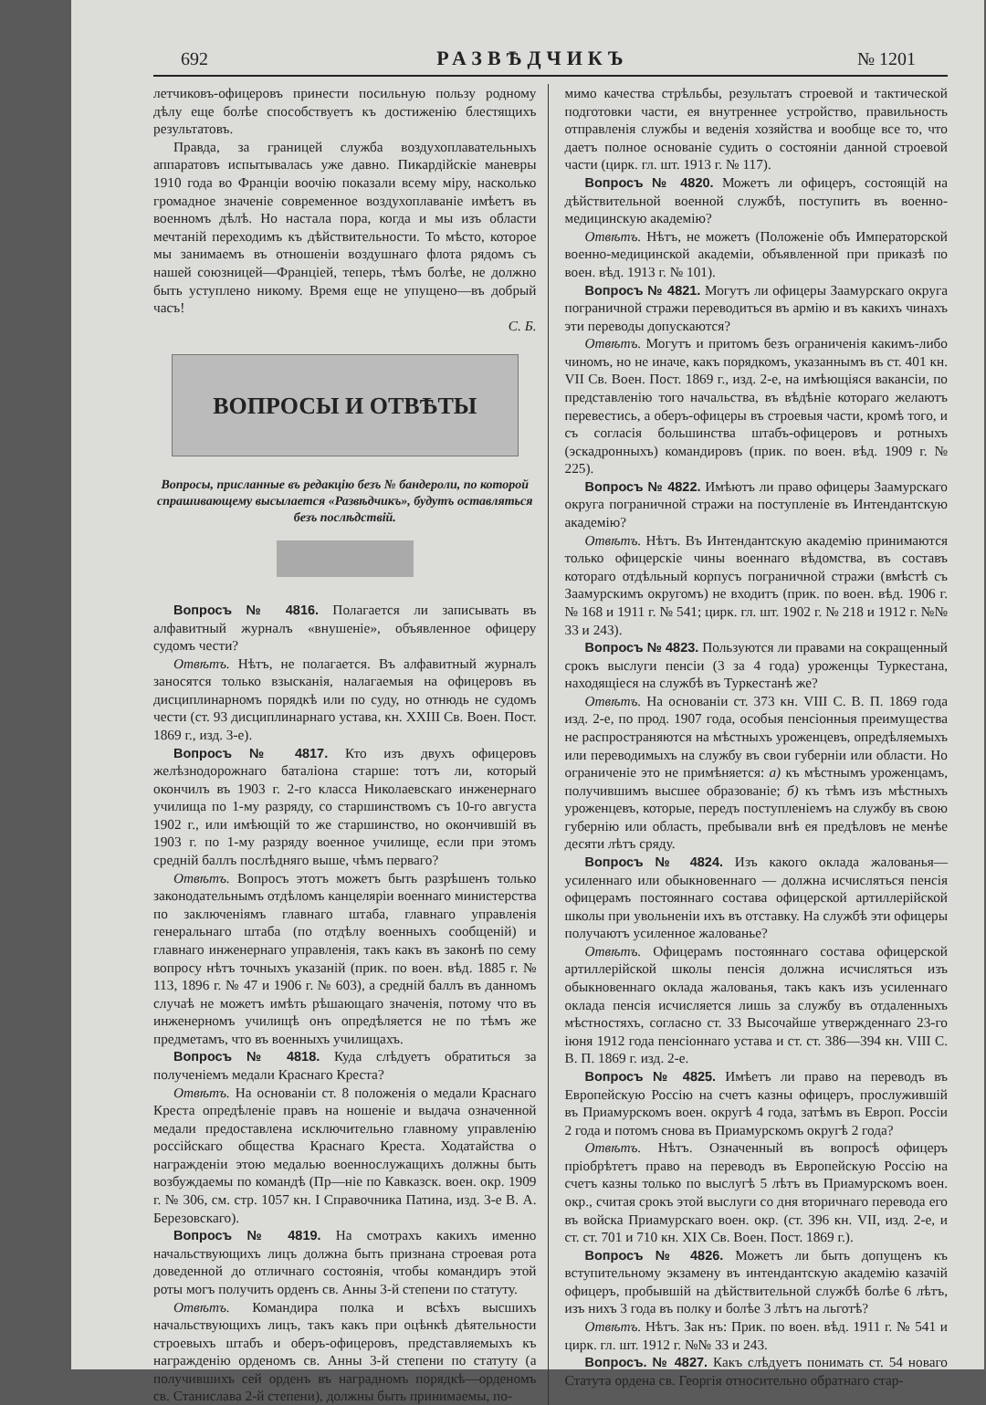692 РАЗВѢДЧИКЪ № 1201
летчиковъ-офицеровъ принести посильную пользу родному дѣлу еще болѣе способствуетъ къ достиженію блестящихъ результатовъ.
Правда, за границей служба воздухоплавательныхъ аппаратовъ испытывалась уже давно. Пикардійскіе маневры 1910 года во Франціи воочію показали всему міру, насколько громадное значеніе современное воздухоплаваніе имѣетъ въ военномъ дѣлѣ. Но настала пора, когда и мы изъ области мечтаній переходимъ къ дѣйствительности. То мѣсто, которое мы занимаемъ въ отношеніи воздушнаго флота рядомъ съ нашей союзницей—Франціей, теперь, тѣмъ болѣе, не должно быть уступлено никому. Время еще не упущено—въ добрый часъ!
С. Б.
ВОПРОСЫ И ОТВѢТЫ
Вопросы, присланные въ редакцію безъ № бандероли, по которой спрашивающему высылается «Развѣдчикъ», будутъ оставляться безъ послѣдствій.
Вопросъ № 4816. Полагается ли записывать въ алфавитный журналъ «внушеніе», объявленное офицеру судомъ чести?
Отвѣтъ. Нѣтъ, не полагается. Въ алфавитный журналъ заносятся только взысканія, налагаемыя на офицеровъ въ дисциплинарномъ порядкѣ или по суду, но отнюдь не судомъ чести (ст. 93 дисциплинарнаго устава, кн. XXIII Св. Воен. Пост. 1869 г., изд. 3-е).
Вопросъ № 4817. Кто изъ двухъ офицеровъ желѣзнодорожнаго баталіона старше: тотъ ли, который окончилъ въ 1903 г. 2-го класса Николаевскаго инженернаго училища по 1-му разряду, со старшинствомъ съ 10-го августа 1902 г., или имѣющій то же старшинство, но окончившій въ 1903 г. по 1-му разряду военное училище, если при этомъ средній баллъ послѣдняго выше, чѣмъ перваго?
Отвѣтъ. Вопросъ этотъ можетъ быть разрѣшенъ только законодательнымъ отдѣломъ канцеляріи военнаго министерства по заключеніямъ главнаго штаба, главнаго управленія генеральнаго штаба (по отдѣлу военныхъ сообщеній) и главнаго инженернаго управленія, такъ какъ въ законѣ по сему вопросу нѣтъ точныхъ указаній (прик. по воен. вѣд. 1885 г. № 113, 1896 г. № 47 и 1906 г. № 603), а средній баллъ въ данномъ случаѣ не можетъ имѣть рѣшающаго значенія, потому что въ инженерномъ училищѣ онъ опредѣляется не по тѣмъ же предметамъ, что въ военныхъ училищахъ.
Вопросъ № 4818. Куда слѣдуетъ обратиться за полученіемъ медали Краснаго Креста?
Отвѣтъ. На основаніи ст. 8 положенія о медали Краснаго Креста опредѣленіе правъ на ношеніе и выдача означенной медали предоставлена исключительно главному управленію россійскаго общества Краснаго Креста. Ходатайства о награжденіи этою медалью военнослужащихъ должны быть возбуждаемы по командѣ (Пр—ніе по Кавказск. воен. окр. 1909 г. № 306, см. стр. 1057 кн. I Справочника Патина, изд. 3-е В. А. Березовскаго).
Вопросъ № 4819. На смотрахъ какихъ именно начальствующихъ лицъ должна быть признана строевая рота доведенной до отличнаго состоянія, чтобы командиръ этой роты могъ получить орденъ св. Анны 3-й степени по статуту.
Отвѣтъ. Командира полка и всѣхъ высшихъ начальствующихъ лицъ, такъ какъ при оцѣнкѣ дѣятельности строевыхъ штабъ и оберъ-офицеровъ, представляемыхъ къ награжденію орденомъ св. Анны 3-й степени по статуту (а получившихъ сей орденъ въ наградномъ порядкѣ—орденомъ св. Станислава 2-й степени), должны быть принимаемы, по-
мимо качества стрѣльбы, результатъ строевой и тактической подготовки части, ея внутреннее устройство, правильность отправленія службы и веденія хозяйства и вообще все то, что даетъ полное основаніе судить о состояніи данной строевой части (цирк. гл. шт. 1913 г. № 117).
Вопросъ № 4820. Можетъ ли офицеръ, состоящій на дѣйствительной военной службѣ, поступить въ военно-медицинскую академію?
Отвѣтъ. Нѣтъ, не можетъ (Положеніе объ Императорской военно-медицинской академіи, объявленной при приказѣ по воен. вѣд. 1913 г. № 101).
Вопросъ № 4821. Могутъ ли офицеры Заамурскаго округа пограничной стражи переводиться въ армію и въ какихъ чинахъ эти переводы допускаются?
Отвѣтъ. Могутъ и притомъ безъ ограниченія какимъ-либо чиномъ, но не иначе, какъ порядкомъ, указаннымъ въ ст. 401 кн. VII Св. Воен. Пост. 1869 г., изд. 2-е, на имѣющіяся вакансіи, по представленію того начальства, въ вѣдѣніе котораго желаютъ перевестись, а оберъ-офицеры въ строевыя части, кромѣ того, и съ согласія большинства штабъ-офицеровъ и ротныхъ (эскадронныхъ) командировъ (прик. по воен. вѣд. 1909 г. № 225).
Вопросъ № 4822. Имѣютъ ли право офицеры Заамурскаго округа пограничной стражи на поступленіе въ Интендантскую академію?
Отвѣтъ. Нѣтъ. Въ Интендантскую академію принимаются только офицерскіе чины военнаго вѣдомства, въ составъ котораго отдѣльный корпусъ пограничной стражи (вмѣстѣ съ Заамурскимъ округомъ) не входитъ (прик. по воен. вѣд. 1906 г. № 168 и 1911 г. № 541; цирк. гл. шт. 1902 г. № 218 и 1912 г. №№ 33 и 243).
Вопросъ № 4823. Пользуются ли правами на сокращенный срокъ выслуги пенсіи (3 за 4 года) уроженцы Туркестана, находящіеся на службѣ въ Туркестанѣ же?
Отвѣтъ. На основаніи ст. 373 кн. VIII С. В. П. 1869 года изд. 2-е, по прод. 1907 года, особыя пенсіонныя преимущества не распространяются на мѣстныхъ уроженцевъ, опредѣляемыхъ или переводимыхъ на службу въ свои губерніи или области. Но ограниченіе это не примѣняется: а) къ мѣстнымъ уроженцамъ, получившимъ высшее образованіе; б) къ тѣмъ изъ мѣстныхъ уроженцевъ, которые, передъ поступленіемъ на службу въ свою губернію или область, пребывали внѣ ея предѣловъ не менѣе десяти лѣтъ сряду.
Вопросъ № 4824. Изъ какого оклада жалованья—усиленнаго или обыкновеннаго — должна исчисляться пенсія офицерамъ постояннаго состава офицерской артиллерійской школы при увольненіи ихъ въ отставку. На службѣ эти офицеры получаютъ усиленное жалованье?
Отвѣтъ. Офицерамъ постояннаго состава офицерской артиллерійской школы пенсія должна исчисляться изъ обыкновеннаго оклада жалованья, такъ какъ изъ усиленнаго оклада пенсія исчисляется лишь за службу въ отдаленныхъ мѣстностяхъ, согласно ст. 33 Высочайше утвержденнаго 23-го іюня 1912 года пенсіоннаго устава и ст. ст. 386—394 кн. VIII С. В. П. 1869 г. изд. 2-е.
Вопросъ № 4825. Имѣетъ ли право на переводъ въ Европейскую Россію на счетъ казны офицеръ, прослужившій въ Приамурскомъ воен. округѣ 4 года, затѣмъ въ Европ. Россіи 2 года и потомъ снова въ Приамурскомъ округѣ 2 года?
Отвѣтъ. Нѣтъ. Означенный въ вопросѣ офицеръ пріобрѣтетъ право на переводъ въ Европейскую Россію на счетъ казны только по выслугѣ 5 лѣтъ въ Приамурскомъ воен. окр., считая срокъ этой выслуги со дня вторичнаго перевода его въ войска Приамурскаго воен. окр. (ст. 396 кн. VII, изд. 2-е, и ст. ст. 701 и 710 кн. XIX Св. Воен. Пост. 1869 г.).
Вопросъ № 4826. Можетъ ли быть допущенъ къ вступительному экзамену въ интендантскую академію казачій офицеръ, пробывшій на дѣйствительной службѣ болѣе 6 лѣтъ, изъ нихъ 3 года въ полку и болѣе 3 лѣтъ на льготѣ?
Отвѣтъ. Нѣтъ. Зак нъ: Прик. по воен. вѣд. 1911 г. № 541 и цирк. гл. шт. 1912 г. №№ 33 и 243.
Вопросъ. № 4827. Какъ слѣдуетъ понимать ст. 54 новаго Статута ордена св. Георгія относительно обратнаго стар-